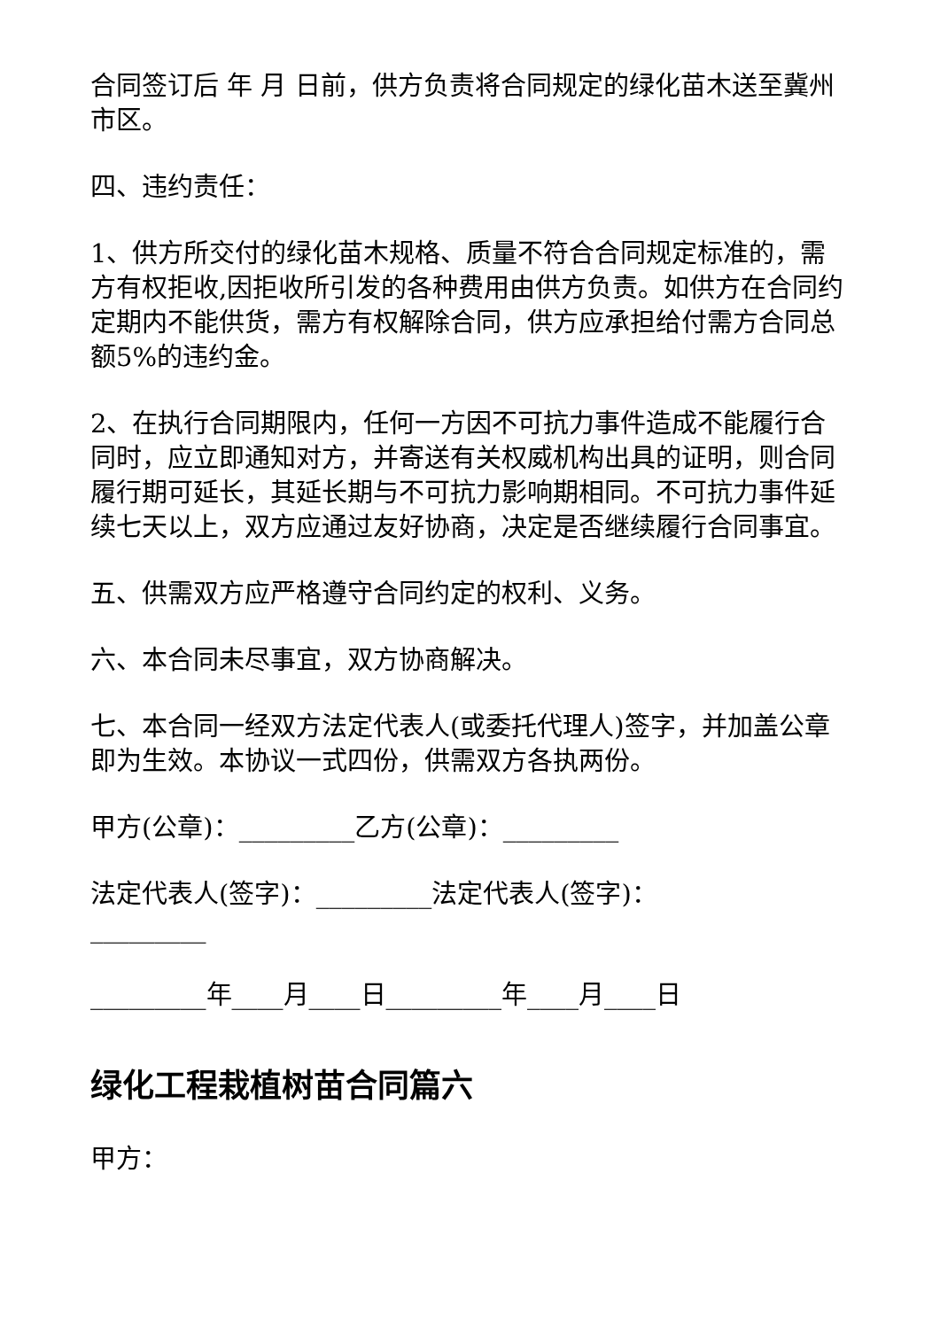合同签订后 年 月 日前，供方负责将合同规定的绿化苗木送至冀州市区。
四、违约责任：
1、供方所交付的绿化苗木规格、质量不符合合同规定标准的，需方有权拒收,因拒收所引发的各种费用由供方负责。如供方在合同约定期内不能供货，需方有权解除合同，供方应承担给付需方合同总额5%的违约金。
2、在执行合同期限内，任何一方因不可抗力事件造成不能履行合同时，应立即通知对方，并寄送有关权威机构出具的证明，则合同履行期可延长，其延长期与不可抗力影响期相同。不可抗力事件延续七天以上，双方应通过友好协商，决定是否继续履行合同事宜。
五、供需双方应严格遵守合同约定的权利、义务。
六、本合同未尽事宜，双方协商解决。
七、本合同一经双方法定代表人(或委托代理人)签字，并加盖公章即为生效。本协议一式四份，供需双方各执两份。
甲方(公章)：_________乙方(公章)：_________
法定代表人(签字)：_________法定代表人(签字)：_________
_________年____月____日_________年____月____日
绿化工程栽植树苗合同篇六
甲方：